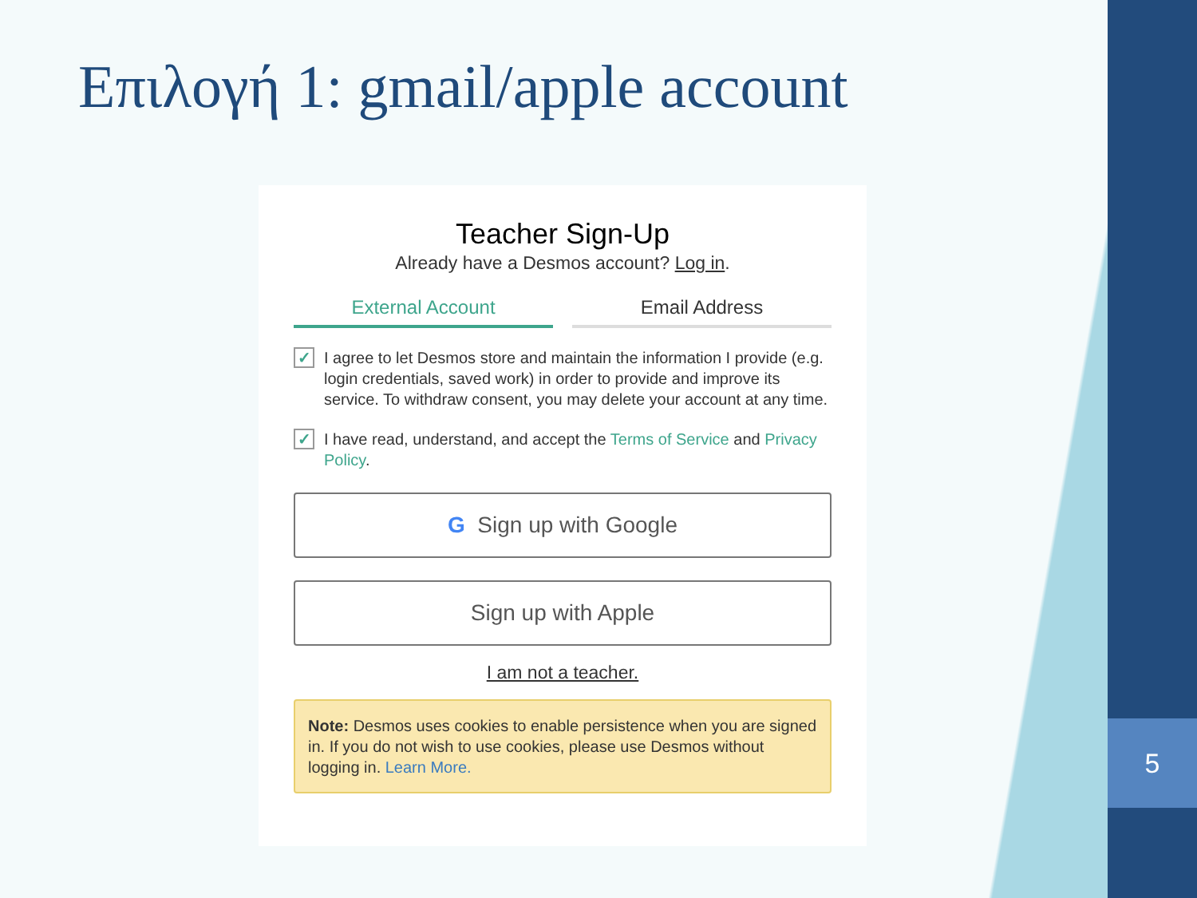5
Επιλογή 1: gmail/apple account
Teacher Sign-Up
Already have a Desmos account? Log in.
External Account Email Address
✓ I agree to let Desmos store and maintain the information I provide (e.g. login credentials, saved work) in order to provide and improve its service. To withdraw consent, you may delete your account at any time.
✓ I have read, understand, and accept the Terms of Service and Privacy Policy.
G Sign up with Google
Sign up with Apple
I am not a teacher.
Note: Desmos uses cookies to enable persistence when you are signed in. If you do not wish to use cookies, please use Desmos without logging in. Learn More.